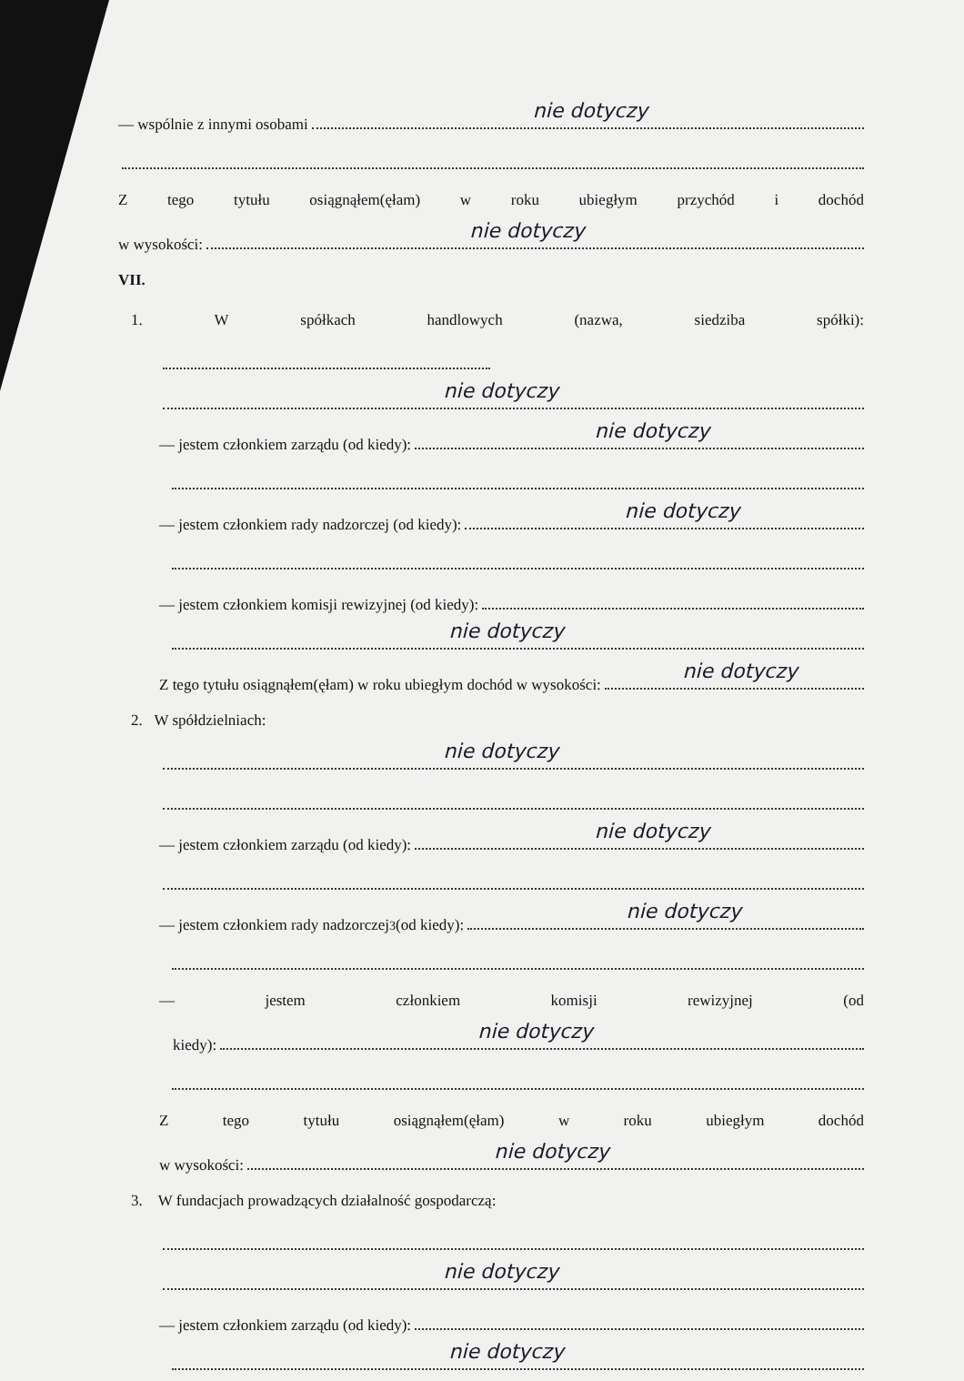— wspólnie z innymi osobami
nie dotyczy
Ztego tytułu osiągnąłem(ęłam) w roku ubiegłym przychód i dochód
w wysokości:
nie dotyczy
VII.
1. Współkach handlowych (nazwa, siedziba spółki):
nie dotyczy
— jestem członkiem zarządu (od kiedy):
nie dotyczy
— jestem członkiem rady nadzorczej (od kiedy):
nie dotyczy
— jestem członkiem komisji rewizyjnej (od kiedy):
nie dotyczy
Z tego tytułu osiągnąłem(ęłam) w roku ubiegłym dochód w wysokości:
nie dotyczy
2. W spółdzielniach:
nie dotyczy
— jestem członkiem zarządu (od kiedy):
nie dotyczy
— jestem członkiem rady nadzorczej<sup>3</sup> (od kiedy):
nie dotyczy
— jestem członkiem komisji rewizyjnej (od
kiedy):
nie dotyczy
Ztego tytułu osiągnąłem(ęłam) w roku ubiegłym dochód
w wysokości:
nie dotyczy
3. W fundacjach prowadzących działalność gospodarczą:
nie dotyczy
— jestem członkiem zarządu (od kiedy):
nie dotyczy